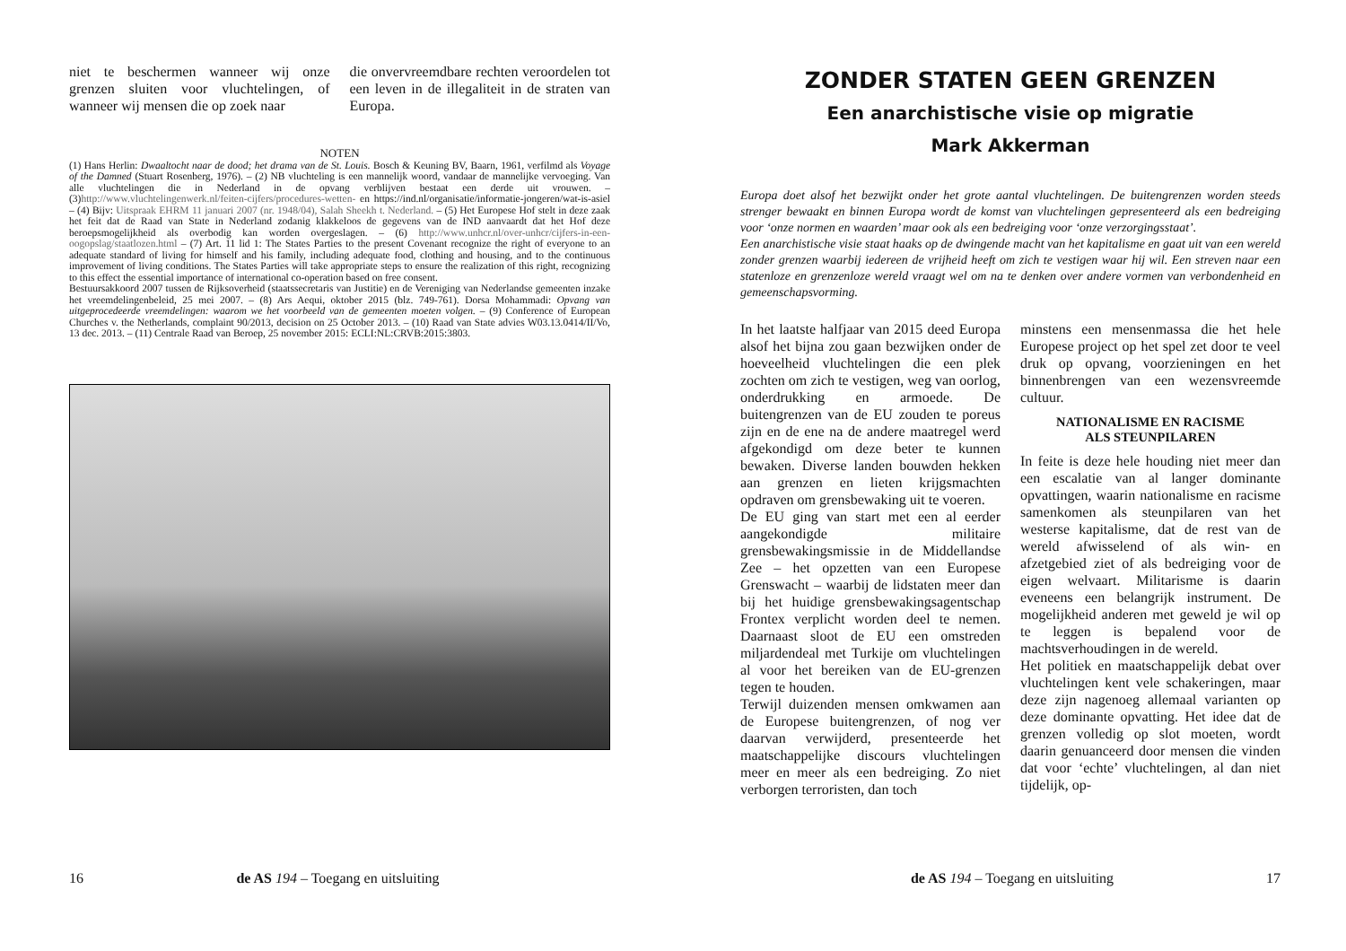niet te beschermen wanneer wij onze grenzen sluiten voor vluchtelingen, of wanneer wij mensen die op zoek naar
die onvervreemdbare rechten veroordelen tot een leven in de illegaliteit in de straten van Europa.
NOTEN
(1) Hans Herlin: Dwaaltocht naar de dood; het drama van de St. Louis. Bosch & Keuning BV, Baarn, 1961, verfilmd als Voyage of the Damned (Stuart Rosenberg, 1976). – (2) NB vluchteling is een mannelijk woord, vandaar de mannelijke vervoeging. Van alle vluchtelingen die in Nederland in de opvang verblijven bestaat een derde uit vrouwen. – (3)http://www.vluchtelingenwerk.nl/feiten-cijfers/procedures-wetten- en https://ind.nl/organisatie/informatie-jongeren/wat-is-asiel – (4) Bijv: Uitspraak EHRM 11 januari 2007 (nr. 1948/04), Salah Sheekh t. Nederland. – (5) Het Europese Hof stelt in deze zaak het feit dat de Raad van State in Nederland zodanig klakkeloos de gegevens van de IND aanvaardt dat het Hof deze beroepsmogelijkheid als overbodig kan worden overgeslagen. – (6) http://www.unhcr.nl/over-unhcr/cijfers-in-een-oogopslag/staatlozen.html – (7) Art. 11 lid 1: The States Parties to the present Covenant recognize the right of everyone to an adequate standard of living for himself and his family, including adequate food, clothing and housing, and to the continuous improvement of living conditions. The States Parties will take appropriate steps to ensure the realization of this right, recognizing to this effect the essential importance of international co-operation based on free consent.
Bestuursakkoord 2007 tussen de Rijksoverheid (staatssecretaris van Justitie) en de Vereniging van Nederlandse gemeenten inzake het vreemdelingenbeleid, 25 mei 2007. – (8) Ars Aequi, oktober 2015 (blz. 749-761). Dorsa Mohammadi: Opvang van uitgeprocedeerde vreemdelingen: waarom we het voorbeeld van de gemeenten moeten volgen. – (9) Conference of European Churches v. the Netherlands, complaint 90/2013, decision on 25 October 2013. – (10) Raad van State advies W03.13.0414/II/Vo, 13 dec. 2013. – (11) Centrale Raad van Beroep, 25 november 2015: ECLI:NL:CRVB:2015:3803.
16 de AS 194 – Toegang en uitsluiting
ZONDER STATEN GEEN GRENZEN
Een anarchistische visie op migratie
Mark Akkerman
Europa doet alsof het bezwijkt onder het grote aantal vluchtelingen. De buitengrenzen worden steeds strenger bewaakt en binnen Europa wordt de komst van vluchtelingen gepresenteerd als een bedreiging voor ‘onze normen en waarden’ maar ook als een bedreiging voor ‘onze verzorgingsstaat’.
Een anarchistische visie staat haaks op de dwingende macht van het kapitalisme en gaat uit van een wereld zonder grenzen waarbij iedereen de vrijheid heeft om zich te vestigen waar hij wil. Een streven naar een statenloze en grenzenloze wereld vraagt wel om na te denken over andere vormen van verbondenheid en gemeenschapsvorming.
In het laatste halfjaar van 2015 deed Europa alsof het bijna zou gaan bezwijken onder de hoeveelheid vluchtelingen die een plek zochten om zich te vestigen, weg van oorlog, onderdrukking en armoede. De buitengrenzen van de EU zouden te poreus zijn en de ene na de andere maatregel werd afgekondigd om deze beter te kunnen bewaken. Diverse landen bouwden hekken aan grenzen en lieten krijgsmachten opdraven om grensbewaking uit te voeren.
De EU ging van start met een al eerder aangekondigde militaire grensbewakingsmissie in de Middellandse Zee – het opzetten van een Europese Grenswacht – waarbij de lidstaten meer dan bij het huidige grensbewakingsagentschap Frontex verplicht worden deel te nemen. Daarnaast sloot de EU een omstreden miljardendeal met Turkije om vluchtelingen al voor het bereiken van de EU-grenzen tegen te houden.
Terwijl duizenden mensen omkwamen aan de Europese buitengrenzen, of nog ver daarvan verwijderd, presenteerde het maatschappelijke discours vluchtelingen meer en meer als een bedreiging. Zo niet verborgen terroristen, dan toch
minstens een mensenmassa die het hele Europese project op het spel zet door te veel druk op opvang, voorzieningen en het binnenbrengen van een wezensvreemde cultuur.
NATIONALISME EN RACISME
ALS STEUNPILAREN
In feite is deze hele houding niet meer dan een escalatie van al langer dominante opvattingen, waarin nationalisme en racisme samenkomen als steunpilaren van het westerse kapitalisme, dat de rest van de wereld afwisselend of als win- en afzetgebied ziet of als bedreiging voor de eigen welvaart. Militarisme is daarin eveneens een belangrijk instrument. De mogelijkheid anderen met geweld je wil op te leggen is bepalend voor de machtsverhoudingen in de wereld.
Het politiek en maatschappelijk debat over vluchtelingen kent vele schakeringen, maar deze zijn nagenoeg allemaal varianten op deze dominante opvatting. Het idee dat de grenzen volledig op slot moeten, wordt daarin genuanceerd door mensen die vinden dat voor ‘echte’ vluchtelingen, al dan niet tijdelijk, op-
de AS 194 – Toegang en uitsluiting 17